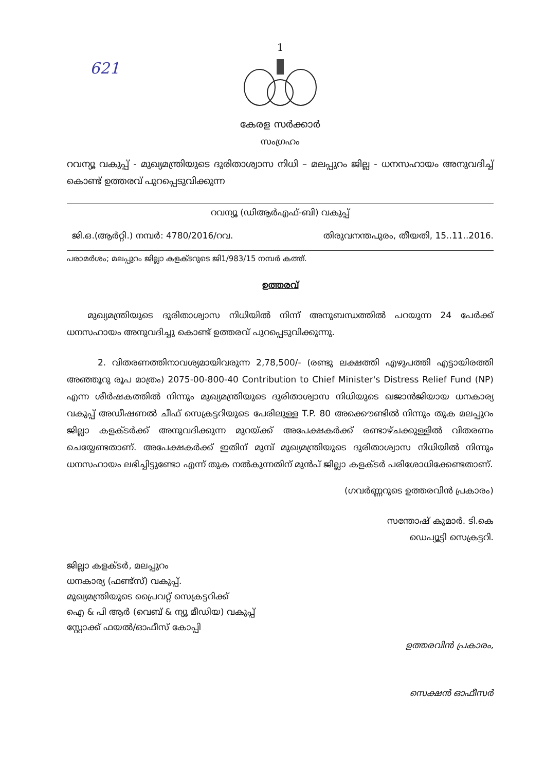621
1
കേരള സർക്കാർ
സംഗ്രഹം
റവന്യൂ വകുപ്പ് - മുഖ്യമന്ത്രിയുടെ ദുരിതാശ്വാസ നിധി – മലപ്പുറം ജില്ല - ധനസഹായം അനുവദിച്ച് കൊണ്ട് ഉത്തരവ് പുറപ്പെടുവിക്കുന്ന
റവന്യൂ (ഡിആർഎഫ്-ബി) വകുപ്പ്
ജി.ഒ.(ആർറ്റി.) നമ്പർ: 4780/2016/റവ. തിരുവനന്തപുരം, തീയതി, 15..11..2016.
പരാമർശം; മലപ്പുറം ജില്ലാ കളക്ടറുടെ ജി1/983/15 നമ്പർ കത്ത്.
ഉത്തരവ്
മുഖ്യമന്ത്രിയുടെ ദുരിതാശ്വാസ നിധിയിൽ നിന്ന് അനുബന്ധത്തിൽ പറയുന്ന 24 പേർക്ക് ധനസഹായം അനുവദിച്ചു കൊണ്ട് ഉത്തരവ് പുറപ്പെടുവിക്കുന്നു.
2. വിതരണത്തിനാവശ്യമായിവരുന്ന 2,78,500/- (രണ്ടു ലക്ഷത്തി എഴുപത്തി എട്ടായിരത്തി അഞ്ഞൂറു രൂപ മാത്രം) 2075-00-800-40 Contribution to Chief Minister's Distress Relief Fund (NP) എന്ന ശീർഷകത്തിൽ നിന്നും മുഖ്യമന്ത്രിയുടെ ദുരിതാശ്വാസ നിധിയുടെ ഖജാൻജിയായ ധനകാര്യ വകുപ്പ് അഡീഷണൽ ചീഫ് സെക്രട്ടറിയുടെ പേരിലുള്ള T.P. 80 അക്കൌണ്ടിൽ നിന്നും തുക മലപ്പുറം ജില്ലാ കളക്ടർക്ക് അനുവദിക്കുന്ന മുറയ്ക്ക് അപേക്ഷകർക്ക് രണ്ടാഴ്ചക്കുള്ളിൽ വിതരണം ചെയ്യേണ്ടതാണ്. അപേക്ഷകർക്ക് ഇതിന് മുമ്പ് മുഖ്യമന്ത്രിയുടെ ദുരിതാശ്വാസ നിധിയിൽ നിന്നും ധനസഹായം ലഭിച്ചിട്ടുണ്ടോ എന്ന് തുക നൽകുന്നതിന് മുൻപ് ജില്ലാ കളക്ടർ പരിശോധിക്കേണ്ടതാണ്.
(ഗവർണ്ണറുടെ ഉത്തരവിൻ പ്രകാരം)
സന്തോഷ് കുമാർ. ടി.കെ
ഡെപ്യൂട്ടി സെക്രട്ടറി.
ജില്ലാ കളക്ടർ, മലപ്പുറം
ധനകാര്യ (ഫണ്ട്സ്) വകുപ്പ്.
മുഖ്യമന്ത്രിയുടെ പ്രൈവറ്റ് സെക്രട്ടറിക്ക്
ഐ & പി ആർ (വെബ് & ന്യൂ മീഡിയ) വകുപ്പ്
സ്റ്റോക്ക് ഫയൽ/ഓഫീസ് കോപ്പി
ഉത്തരവിൻ പ്രകാരം,
സെക്ഷൻ ഓഫീസർ